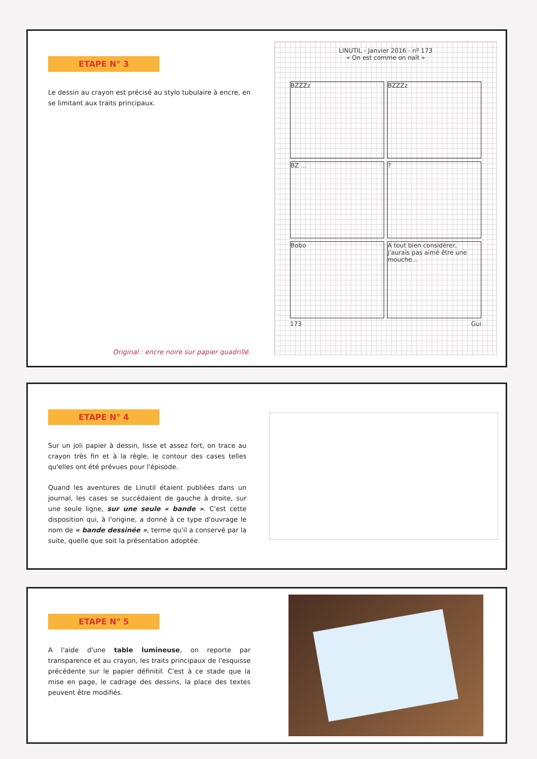ETAPE N° 3
Le dessin au crayon est précisé au stylo tubulaire à encre, en se limitant aux traits principaux.
Original : encre noire sur papier quadrillé.
LINUTIL - Janvier 2016 - nº 173
« On est comme on naît »
BZZZz
BZZZz
BZ ...
?
Bobo
A tout bien considérer, j'aurais pas aimé être une mouche...
173 Gui
ETAPE N° 4
Sur un joli papier à dessin, lisse et assez fort, on trace au crayon très fin et à la règle, le contour des cases telles qu'elles ont été prévues pour l'épisode.
Quand les aventures de Linutil étaient publiées dans un journal, les cases se succédaient de gauche à droite, sur une seule ligne, sur une seule « bande ». C'est cette disposition qui, à l'origine, a donné à ce type d'ouvrage le nom de « bande dessinée », terme qu'il a conservé par la suite, quelle que soit la présentation adoptée.
ETAPE N° 5
A l'aide d'une table lumineuse, on reporte par transparence et au crayon, les traits principaux de l'esquisse précédente sur le papier définitif. C'est à ce stade que la mise en page, le cadrage des dessins, la place des textes peuvent être modifiés.